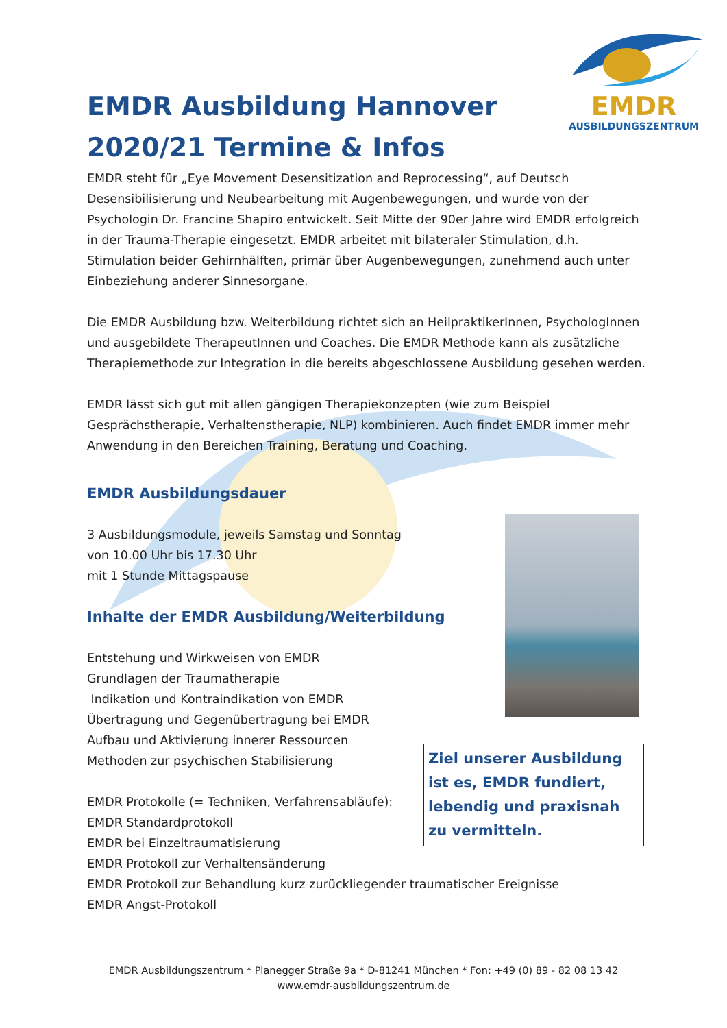EMDR
AUSBILDUNGSZENTRUM
EMDR Ausbildung Hannover 2020/21 Termine & Infos
EMDR steht für „Eye Movement Desensitization and Reprocessing“, auf Deutsch Desensibilisierung und Neubearbeitung mit Augenbewegungen, und wurde von der Psychologin Dr. Francine Shapiro entwickelt. Seit Mitte der 90er Jahre wird EMDR erfolgreich in der Trauma-Therapie eingesetzt. EMDR arbeitet mit bilateraler Stimulation, d.h. Stimulation beider Gehirnhälften, primär über Augenbewegungen, zunehmend auch unter Einbeziehung anderer Sinnesorgane.
Die EMDR Ausbildung bzw. Weiterbildung richtet sich an HeilpraktikerInnen, PsychologInnen und ausgebildete TherapeutInnen und Coaches. Die EMDR Methode kann als zusätzliche Therapiemethode zur Integration in die bereits abgeschlossene Ausbildung gesehen werden.
EMDR lässt sich gut mit allen gängigen Therapiekonzepten (wie zum Beispiel Gesprächstherapie, Verhaltenstherapie, NLP) kombinieren. Auch findet EMDR immer mehr Anwendung in den Bereichen Training, Beratung und Coaching.
EMDR Ausbildungsdauer
3 Ausbildungsmodule, jeweils Samstag und Sonntag
von 10.00 Uhr bis 17.30 Uhr
mit 1 Stunde Mittagspause
Inhalte der EMDR Ausbildung/Weiterbildung
Entstehung und Wirkweisen von EMDR
Grundlagen der Traumatherapie
Indikation und Kontraindikation von EMDR
Übertragung und Gegenübertragung bei EMDR
Aufbau und Aktivierung innerer Ressourcen
Methoden zur psychischen Stabilisierung
EMDR Protokolle (= Techniken, Verfahrensabläufe):
EMDR Standardprotokoll
EMDR bei Einzeltraumatisierung
EMDR Protokoll zur Verhaltensänderung
EMDR Protokoll zur Behandlung kurz zurückliegender traumatischer Ereignisse
EMDR Angst-Protokoll
Ziel unserer Ausbildung ist es, EMDR fundiert, lebendig und praxisnah zu vermitteln.
EMDR Ausbildungszentrum * Planegger Straße 9a * D-81241 München * Fon: +49 (0) 89 - 82 08 13 42
www.emdr-ausbildungszentrum.de